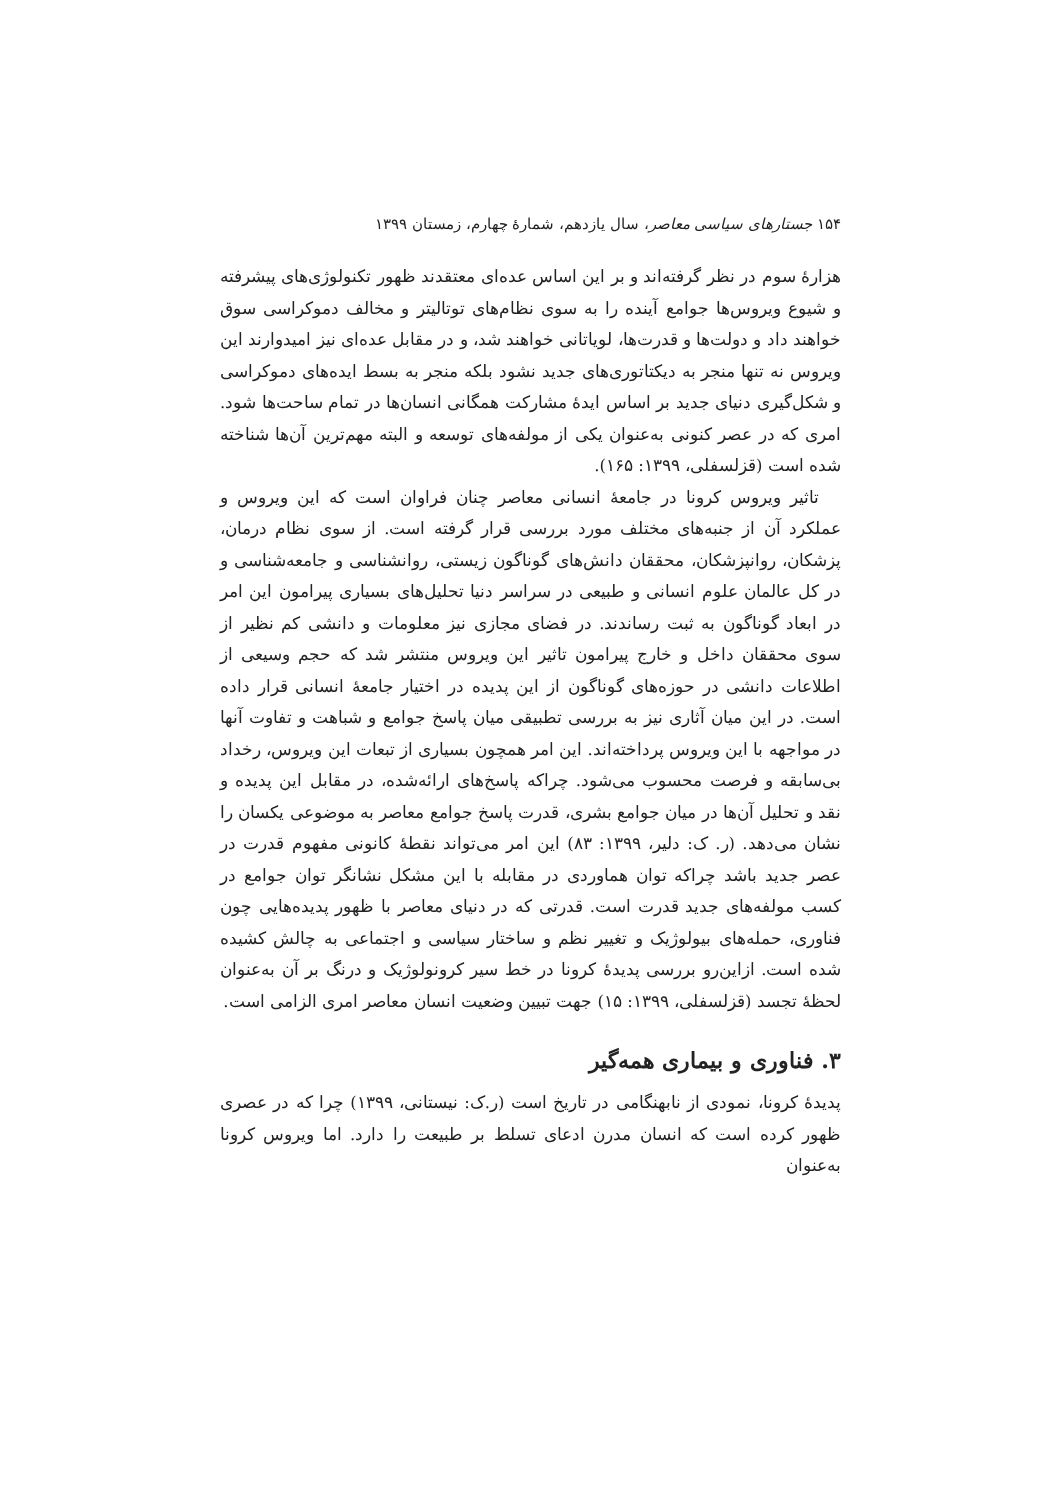۱۵۴ جستارهای سیاسی معاصر، سال یازدهم، شمارهٔ چهارم، زمستان ۱۳۹۹
هزارهٔ سوم در نظر گرفته‌اند و بر این اساس عده‌ای معتقدند ظهور تکنولوژی‌های پیشرفته و شیوع ویروس‌ها جوامع آینده را به سوی نظام‌های توتالیتر و مخالف دموکراسی سوق خواهند داد و دولت‌ها و قدرت‌ها، لویاتانی خواهند شد، و در مقابل عده‌ای نیز امیدوارند این ویروس نه تنها منجر به دیکتاتوری‌های جدید نشود بلکه منجر به بسط ایده‌های دموکراسی و شکل‌گیری دنیای جدید بر اساس ایدهٔ مشارکت همگانی انسان‌ها در تمام ساحت‌ها شود. امری که در عصر کنونی به‌عنوان یکی از مولفه‌های توسعه و البته مهم‌ترین آن‌ها شناخته شده است (قزلسفلی، ۱۳۹۹: ۱۶۵).
تاثیر ویروس کرونا در جامعهٔ انسانی معاصر چنان فراوان است که این ویروس و عملکرد آن از جنبه‌های مختلف مورد بررسی قرار گرفته است. از سوی نظام درمان، پزشکان، روانپزشکان، محققان دانش‌های گوناگون زیستی، روانشناسی و جامعه‌شناسی و در کل عالمان علوم انسانی و طبیعی در سراسر دنیا تحلیل‌های بسیاری پیرامون این امر در ابعاد گوناگون به ثبت رساندند. در فضای مجازی نیز معلومات و دانشی کم نظیر از سوی محققان داخل و خارج پیرامون تاثیر این ویروس منتشر شد که حجم وسیعی از اطلاعات دانشی در حوزه‌های گوناگون از این پدیده در اختیار جامعهٔ انسانی قرار داده است. در این میان آثاری نیز به بررسی تطبیقی میان پاسخ جوامع و شباهت و تفاوت آنها در مواجهه با این ویروس پرداخته‌اند. این امر همچون بسیاری از تبعات این ویروس، رخداد بی‌سابقه و فرصت محسوب می‌شود. چراکه پاسخ‌های ارائه‌شده، در مقابل این پدیده و نقد و تحلیل آن‌ها در میان جوامع بشری، قدرت پاسخ جوامع معاصر به موضوعی یکسان را نشان می‌دهد. (ر. ک: دلیر، ۱۳۹۹: ۸۳) این امر می‌تواند نقطهٔ کانونی مفهوم قدرت در عصر جدید باشد چراکه توان هماوردی در مقابله با این مشکل نشانگر توان جوامع در کسب مولفه‌های جدید قدرت است. قدرتی که در دنیای معاصر با ظهور پدیده‌هایی چون فناوری، حمله‌های بیولوژیک و تغییر نظم و ساختار سیاسی و اجتماعی به چالش کشیده شده است. ازاین‌رو بررسی پدیدهٔ کرونا در خط سیر کرونولوژیک و درنگ بر آن به‌عنوان لحظهٔ تجسد (قزلسفلی، ۱۳۹۹: ۱۵) جهت تبیین وضعیت انسان معاصر امری الزامی است.
۳. فناوری و بیماری همه‌گیر
پدیدهٔ کرونا، نمودی از نابهنگامی در تاریخ است (ر.ک: نیستانی، ۱۳۹۹) چرا که در عصری ظهور کرده است که انسان مدرن ادعای تسلط بر طبیعت را دارد. اما ویروس کرونا به‌عنوان